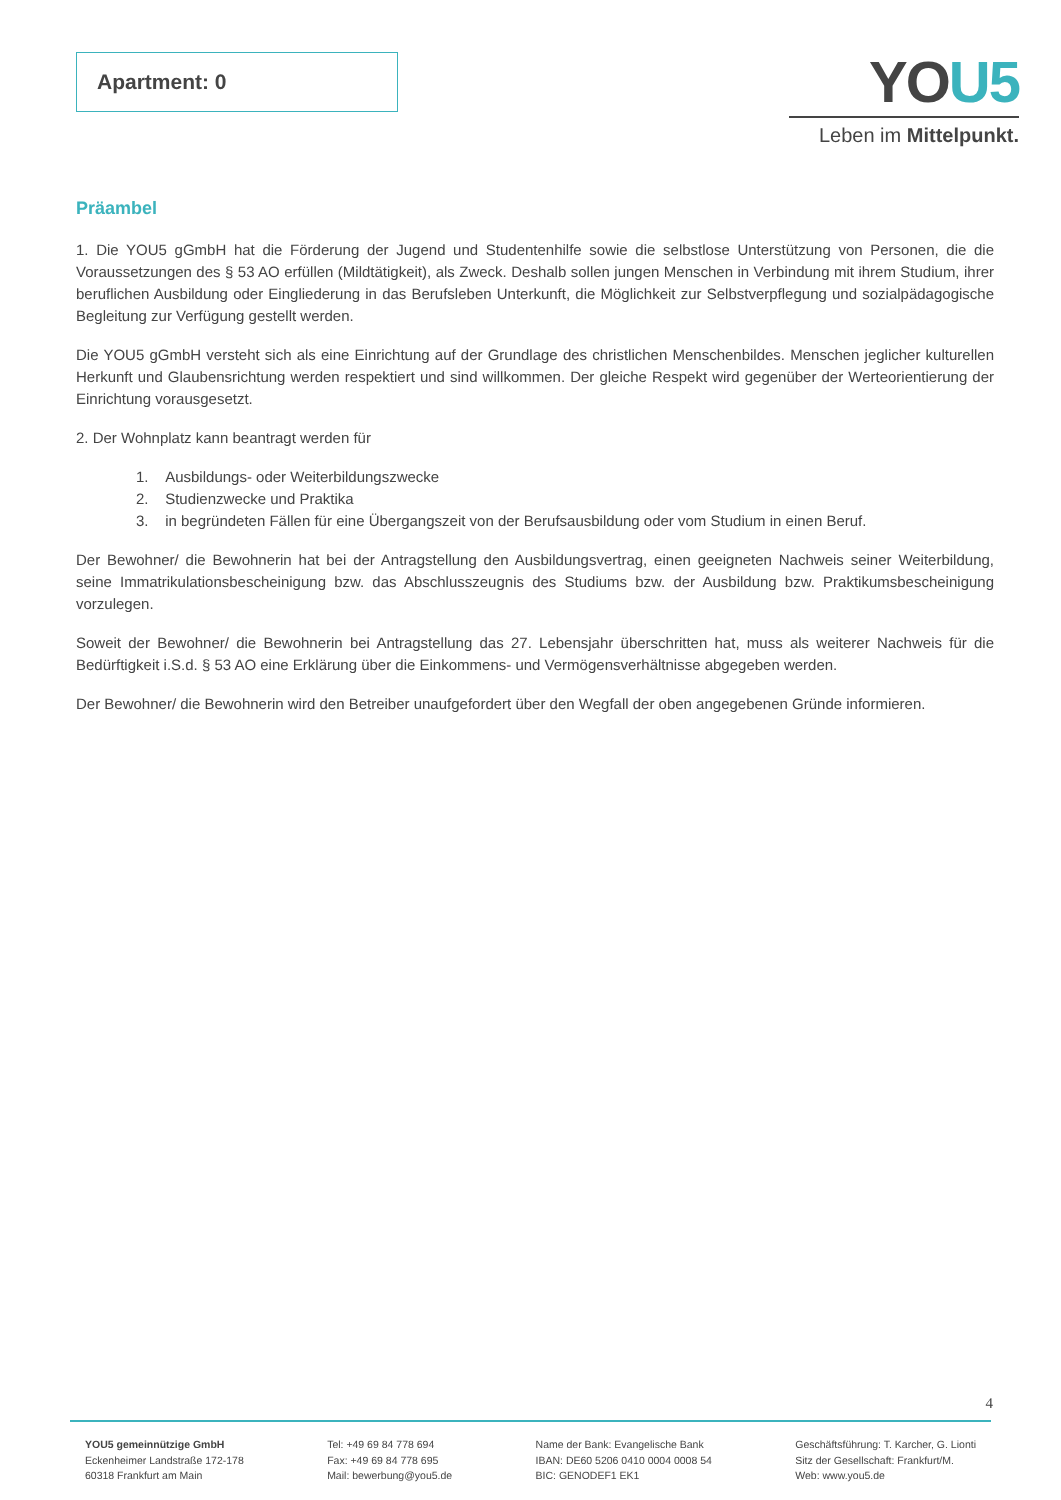Apartment: 0
YOU5
Leben im Mittelpunkt.
Präambel
1. Die YOU5 gGmbH hat die Förderung der Jugend und Studentenhilfe sowie die selbstlose Unterstützung von Personen, die die Voraussetzungen des § 53 AO erfüllen (Mildtätigkeit), als Zweck. Deshalb sollen jungen Menschen in Verbindung mit ihrem Studium, ihrer beruflichen Ausbildung oder Eingliederung in das Berufsleben Unterkunft, die Möglichkeit zur Selbstverpflegung und sozialpädagogische Begleitung zur Verfügung gestellt werden.
Die YOU5 gGmbH versteht sich als eine Einrichtung auf der Grundlage des christlichen Menschenbildes. Menschen jeglicher kulturellen Herkunft und Glaubensrichtung werden respektiert und sind willkommen. Der gleiche Respekt wird gegenüber der Werteorientierung der Einrichtung vorausgesetzt.
2. Der Wohnplatz kann beantragt werden für
1. Ausbildungs- oder Weiterbildungszwecke
2. Studienzwecke und Praktika
3. in begründeten Fällen für eine Übergangszeit von der Berufsausbildung oder vom Studium in einen Beruf.
Der Bewohner/ die Bewohnerin hat bei der Antragstellung den Ausbildungsvertrag, einen geeigneten Nachweis seiner Weiterbildung, seine Immatrikulationsbescheinigung bzw. das Abschlusszeugnis des Studiums bzw. der Ausbildung bzw. Praktikumsbescheinigung vorzulegen.
Soweit der Bewohner/ die Bewohnerin bei Antragstellung das 27. Lebensjahr überschritten hat, muss als weiterer Nachweis für die Bedürftigkeit i.S.d. § 53 AO eine Erklärung über die Einkommens- und Vermögensverhältnisse abgegeben werden.
Der Bewohner/ die Bewohnerin wird den Betreiber unaufgefordert über den Wegfall der oben angegebenen Gründe informieren.
4
YOU5 gemeinnützige GmbH
Eckenheimer Landstraße 172-178
60318 Frankfurt am Main
Tel: +49 69 84 778 694
Fax: +49 69 84 778 695
Mail: bewerbung@you5.de
Name der Bank: Evangelische Bank
IBAN: DE60 5206 0410 0004 0008 54
BIC: GENODEF1 EK1
Geschäftsführung: T. Karcher, G. Lionti
Sitz der Gesellschaft: Frankfurt/M.
Web: www.you5.de